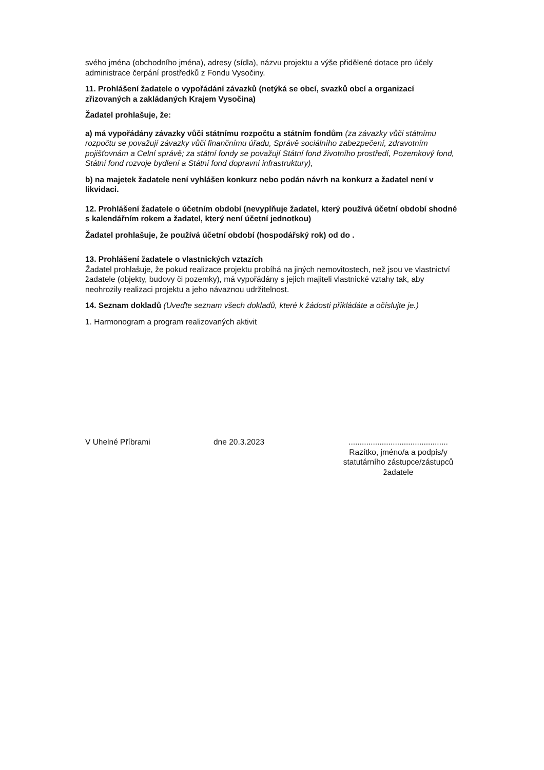svého jména (obchodního jména), adresy (sídla), názvu projektu a výše přidělené dotace pro účely administrace čerpání prostředků z Fondu Vysočiny.
11. Prohlášení žadatele o vypořádání závazků (netýká se obcí, svazků obcí a organizací zřizovaných a zakládaných Krajem Vysočina)
Žadatel prohlašuje, že:
a) má vypořádány závazky vůči státnímu rozpočtu a státním fondům (za závazky vůči státnímu rozpočtu se považují závazky vůči finančnímu úřadu, Správě sociálního zabezpečení, zdravotním pojišťovnám a Celní správě; za státní fondy se považují Státní fond životního prostředí, Pozemkový fond, Státní fond rozvoje bydlení a Státní fond dopravní infrastruktury),
b) na majetek žadatele není vyhlášen konkurz nebo podán návrh na konkurz a žadatel není v likvidaci.
12. Prohlášení žadatele o účetním období (nevyplňuje žadatel, který používá účetní období shodné s kalendářním rokem a žadatel, který není účetní jednotkou)
Žadatel prohlašuje, že používá účetní období (hospodářský rok) od do .
13. Prohlášení žadatele o vlastnických vztazích
Žadatel prohlašuje, že pokud realizace projektu probíhá na jiných nemovitostech, než jsou ve vlastnictví žadatele (objekty, budovy či pozemky), má vypořádány s jejich majiteli vlastnické vztahy tak, aby neohrozily realizaci projektu a jeho návaznou udržitelnost.
14. Seznam dokladů (Uveďte seznam všech dokladů, které k žádosti přikládáte a očíslujte je.)
1. Harmonogram a program realizovaných aktivit
V Uhelné Příbrami dne 20.3.2023 .............................................
Razítko, jméno/a a podpis/y statutárního zástupce/zástupců žadatele